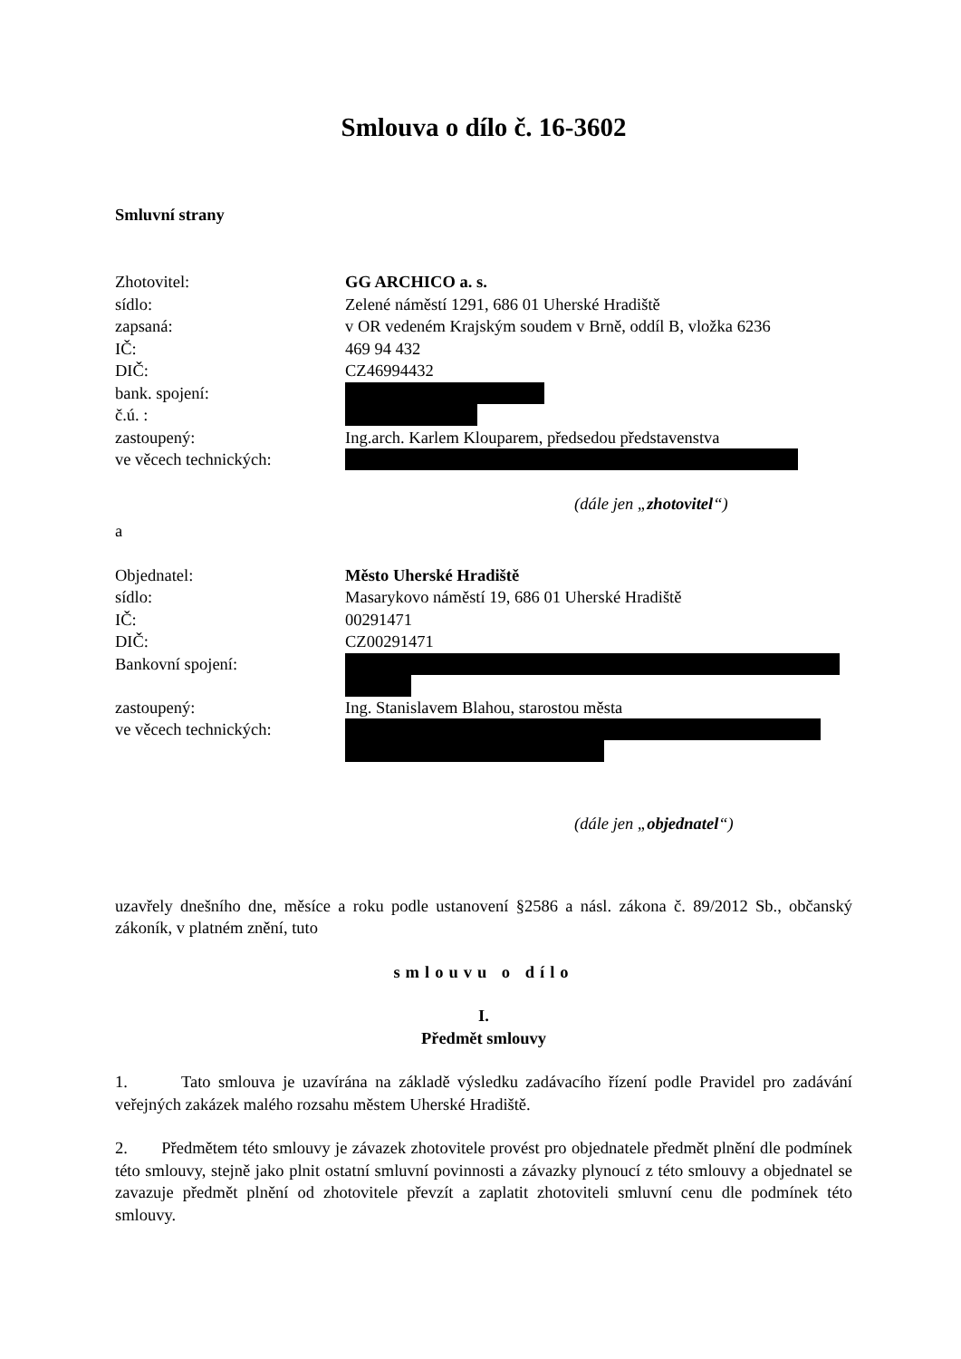Smlouva o dílo č. 16-3602
Smluvní strany
Zhotovitel: GG ARCHICO a. s.
sídlo: Zelené náměstí 1291, 686 01 Uherské Hradiště
zapsaná: v OR vedeném Krajským soudem v Brně, oddíl B, vložka 6236
IČ: 469 94 432
DIČ: CZ46994432
bank. spojení:
č.ú. :
zastoupený: Ing.arch. Karlem Klouparem, předsedou představenstva
ve věcech technických:
(dále jen „zhotovitel“)
a
Objednatel: Město Uherské Hradiště
sídlo: Masarykovo náměstí 19, 686 01 Uherské Hradiště
IČ: 00291471
DIČ: CZ00291471
Bankovní spojení:
zastoupený: Ing. Stanislavem Blahou, starostou města
ve věcech technických:
(dále jen „objednatel“)
uzavřely dnešního dne, měsíce a roku podle ustanovení §2586 a násl. zákona č. 89/2012 Sb., občanský zákoník, v platném znění, tuto
smlouvu o dílo
I.
Předmět smlouvy
1. Tato smlouva je uzavírána na základě výsledku zadávacího řízení podle Pravidel pro zadávání veřejných zakázek malého rozsahu městem Uherské Hradiště.
2. Předmětem této smlouvy je závazek zhotovitele provést pro objednatele předmět plnění dle podmínek této smlouvy, stejně jako plnit ostatní smluvní povinnosti a závazky plynoucí z této smlouvy a objednatel se zavazuje předmět plnění od zhotovitele převzít a zaplatit zhotoviteli smluvní cenu dle podmínek této smlouvy.